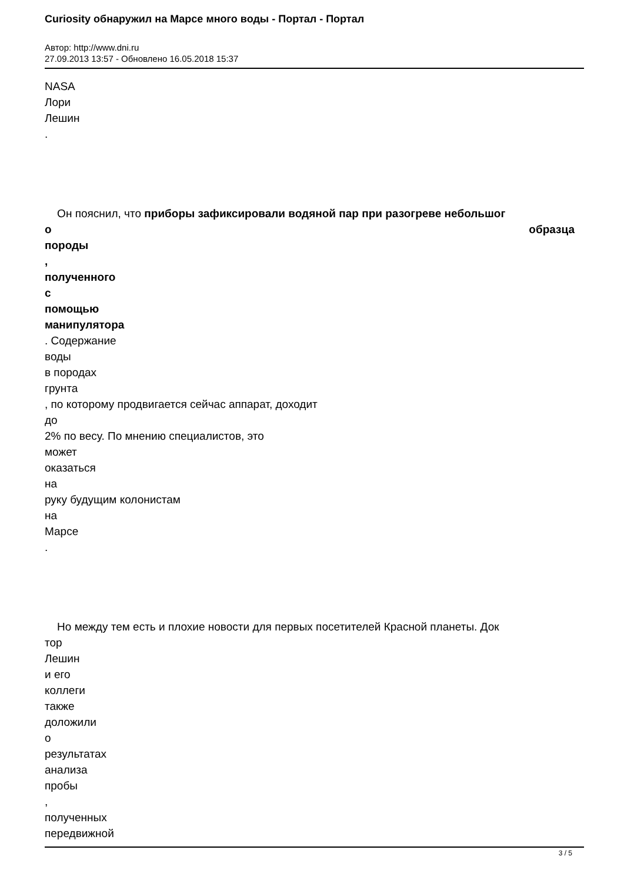Curiosity обнаружил на Марсе много воды - Портал - Портал
Автор: http://www.dni.ru
27.09.2013 13:57 - Обновлено 16.05.2018 15:37
NASA
Лори
Лешин
.
Он пояснил, что приборы зафиксировали водяной пар при разогреве небольшог
о образца
породы
,
полученного
с
помощью
манипулятора
. Содержание
воды
в породах
грунта
, по которому продвигается сейчас аппарат, доходит
до
2% по весу. По мнению специалистов, это
может
оказаться
на
руку будущим колонистам
на
Марсе
.
Но между тем есть и плохие новости для первых посетителей Красной планеты. Док
тор
Лешин
и его
коллеги
также
доложили
о
результатах
анализа
пробы
,
полученных
передвижной
3 / 5